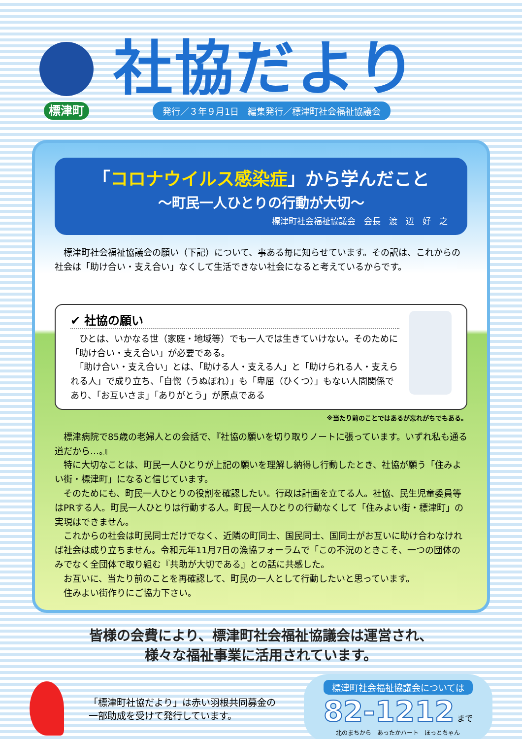標津町
社協だより
発行／３年９月1日　編集発行／標津町社会福祉協議会
「コロナウイルス感染症」から学んだこと
～町民一人ひとりの行動が大切～
標津町社会福祉協議会　会長　渡　辺　好　之
　標津町社会福祉協議会の願い（下記）について、事ある毎に知らせています。その訳は、これからの社会は「助け合い・支え合い」なくして生活できない社会になると考えているからです。
✔ 社協の願い
　ひとは、いかなる世（家庭・地域等）でも一人では生きていけない。そのために「助け合い・支え合い」が必要である。
　「助け合い・支え合い」とは、「助ける人・支える人」と「助けられる人・支えられる人」で成り立ち、「自惚（うぬぼれ）」も「卑屈（ひくつ）」もない人間関係であり、「お互いさま」「ありがとう」が原点である
※当たり前のことではあるが忘れがちでもある。
標津病院で85歳の老婦人との会話で、『社協の願いを切り取りノートに張っています。いずれ私も通る道だから…。』
特に大切なことは、町民一人ひとりが上記の願いを理解し納得し行動したとき、社協が願う「住みよい街・標津町」になると信じています。
そのためにも、町民一人ひとりの役割を確認したい。行政は計画を立てる人。社協、民生児童委員等はPRする人。町民一人ひとりは行動する人。町民一人ひとりの行動なくして「住みよい街・標津町」の実現はできません。
これからの社会は町民同士だけでなく、近隣の町同士、国民同士、国同士がお互いに助け合わなければ社会は成り立ちません。令和元年11月7日の漁協フォーラムで「この不況のときこそ、一つの団体のみでなく全団体で取り組む『共助が大切である』との話に共感した。
お互いに、当たり前のことを再確認して、町民の一人として行動したいと思っています。
住みよい街作りにご協力下さい。
皆様の会費により、標津町社会福祉協議会は運営され、
様々な福祉事業に活用されています。
「標津町社協だより」は赤い羽根共同募金の
一部助成を受けて発行しています。
標津町社会福祉協議会については
82-1212 まで
北のまちから　あったかハート　ほっとちゃん